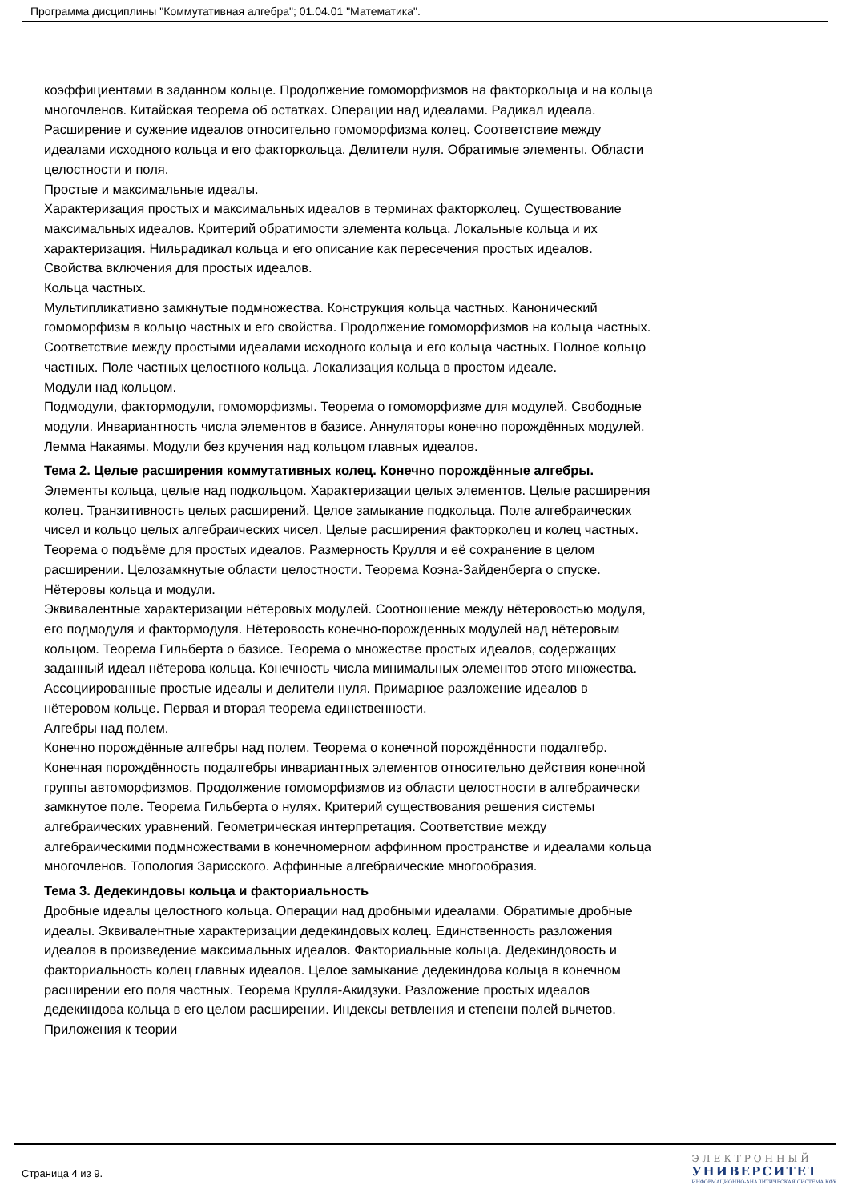Программа дисциплины "Коммутативная алгебра"; 01.04.01 "Математика".
коэффициентами в заданном кольце. Продолжение гомоморфизмов на факторкольца и на кольца многочленов. Китайская теорема об остатках. Операции над идеалами. Радикал идеала. Расширение и сужение идеалов относительно гомоморфизма колец. Соответствие между идеалами исходного кольца и его факторкольца. Делители нуля. Обратимые элементы. Области целостности и поля.
Простые и максимальные идеалы.
Характеризация простых и максимальных идеалов в терминах факторколец. Существование максимальных идеалов. Критерий обратимости элемента кольца. Локальные кольца и их характеризация. Нильрадикал кольца и его описание как пересечения простых идеалов. Свойства включения для простых идеалов.
Кольца частных.
Мультипликативно замкнутые подмножества. Конструкция кольца частных. Канонический гомоморфизм в кольцо частных и его свойства. Продолжение гомоморфизмов на кольца частных. Соответствие между простыми идеалами исходного кольца и его кольца частных. Полное кольцо частных. Поле частных целостного кольца. Локализация кольца в простом идеале.
Модули над кольцом.
Подмодули, фактормодули, гомоморфизмы. Теорема о гомоморфизме для модулей. Свободные модули. Инвариантность числа элементов в базисе. Аннуляторы конечно порождённых модулей. Лемма Накаямы. Модули без кручения над кольцом главных идеалов.
Тема 2. Целые расширения коммутативных колец. Конечно порождённые алгебры.
Элементы кольца, целые над подкольцом. Характеризации целых элементов. Целые расширения колец. Транзитивность целых расширений. Целое замыкание подкольца. Поле алгебраических чисел и кольцо целых алгебраических чисел. Целые расширения факторколец и колец частных. Теорема о подъёме для простых идеалов. Размерность Крулля и её сохранение в целом расширении. Целозамкнутые области целостности. Теорема Коэна-Зайденберга о спуске.
Нётеровы кольца и модули.
Эквивалентные характеризации нётеровых модулей. Соотношение между нётеровостью модуля, его подмодуля и фактормодуля. Нётеровость конечно-порожденных модулей над нётеровым кольцом. Теорема Гильберта о базисе. Теорема о множестве простых идеалов, содержащих заданный идеал нётерова кольца. Конечность числа минимальных элементов этого множества. Ассоциированные простые идеалы и делители нуля. Примарное разложение идеалов в нётеровом кольце. Первая и вторая теорема единственности.
Алгебры над полем.
Конечно порождённые алгебры над полем. Теорема о конечной порождённости подалгебр. Конечная порождённость подалгебры инвариантных элементов относительно действия конечной группы автоморфизмов. Продолжение гомоморфизмов из области целостности в алгебраически замкнутое поле. Теорема Гильберта о нулях. Критерий существования решения системы алгебраических уравнений. Геометрическая интерпретация. Соответствие между алгебраическими подмножествами в конечномерном аффинном пространстве и идеалами кольца многочленов. Топология Зарисского. Аффинные алгебраические многообразия.
Тема 3. Дедекиндовы кольца и факториальность
Дробные идеалы целостного кольца. Операции над дробными идеалами. Обратимые дробные идеалы. Эквивалентные характеризации дедекиндовых колец. Единственность разложения идеалов в произведение максимальных идеалов. Факториальные кольца. Дедекиндовость и факториальность колец главных идеалов. Целое замыкание дедекиндова кольца в конечном расширении его поля частных. Теорема Крулля-Акидзуки. Разложение простых идеалов дедекиндова кольца в его целом расширении. Индексы ветвления и степени полей вычетов. Приложения к теории
Страница 4 из 9.
ЭЛЕКТРОННЫЙ
УНИВЕРСИТЕТ
ИНФОРМАЦИОННО-АНАЛИТИЧЕСКАЯ СИСТЕМА КФУ